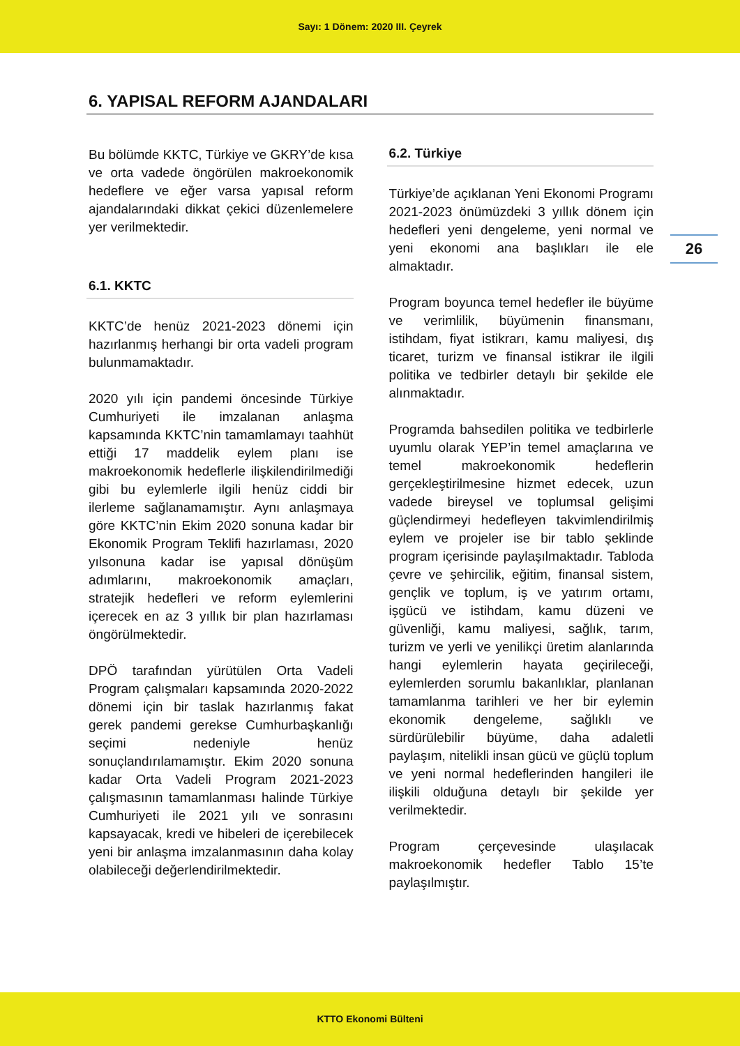Sayı: 1 Dönem: 2020 III. Çeyrek
6. YAPISAL REFORM AJANDALARI
Bu bölümde KKTC, Türkiye ve GKRY’de kısa ve orta vadede öngörülen makroekonomik hedeflere ve eğer varsa yapısal reform ajandalarındaki dikkat çekici düzenlemelere yer verilmektedir.
6.1. KKTC
KKTC’de henüz 2021-2023 dönemi için hazırlanmış herhangi bir orta vadeli program bulunmamaktadır.
2020 yılı için pandemi öncesinde Türkiye Cumhuriyeti ile imzalanan anlaşma kapsamında KKTC’nin tamamlamayı taahhüt ettiği 17 maddelik eylem planı ise makroekonomik hedeflerle ilişkilendirilmediği gibi bu eylemlerle ilgili henüz ciddi bir ilerleme sağlanamamıştır. Aynı anlaşmaya göre KKTC’nin Ekim 2020 sonuna kadar bir Ekonomik Program Teklifi hazırlaması, 2020 yılsonuna kadar ise yapısal dönüşüm adımlarını, makroekonomik amaçları, stratejik hedefleri ve reform eylemlerini içerecek en az 3 yıllık bir plan hazırlaması öngörülmektedir.
DPÖ tarafından yürütülen Orta Vadeli Program çalışmaları kapsamında 2020-2022 dönemi için bir taslak hazırlanmış fakat gerek pandemi gerekse Cumhurbaşkanlığı seçimi nedeniyle henüz sonuçlandırılamamıştır. Ekim 2020 sonuna kadar Orta Vadeli Program 2021-2023 çalışmasının tamamlanması halinde Türkiye Cumhuriyeti ile 2021 yılı ve sonrasını kapsayacak, kredi ve hibeleri de içerebilecek yeni bir anlaşma imzalanmasının daha kolay olabileceği değerlendirilmektedir.
6.2. Türkiye
Türkiye’de açıklanan Yeni Ekonomi Programı 2021-2023 önümüzdeki 3 yıllık dönem için hedefleri yeni dengeleme, yeni normal ve yeni ekonomi ana başlıkları ile ele almaktadır.
Program boyunca temel hedefler ile büyüme ve verimlilik, büyümenin finansmanı, istihdam, fiyat istikrarı, kamu maliyesi, dış ticaret, turizm ve finansal istikrar ile ilgili politika ve tedbirler detaylı bir şekilde ele alınmaktadır.
Programda bahsedilen politika ve tedbirlerle uyumlu olarak YEP’in temel amaçlarına ve temel makroekonomik hedeflerin gerçekleştirilmesine hizmet edecek, uzun vadede bireysel ve toplumsal gelişimi güçlendirmeyi hedefleyen takvimlendirilmiş eylem ve projeler ise bir tablo şeklinde program içerisinde paylaşılmaktadır. Tabloda çevre ve şehircilik, eğitim, finansal sistem, gençlik ve toplum, iş ve yatırım ortamı, işgücü ve istihdam, kamu düzeni ve güvenliği, kamu maliyesi, sağlık, tarım, turizm ve yerli ve yenilikçi üretim alanlarında hangi eylemlerin hayata geçirileceği, eylemlerden sorumlu bakanlıklar, planlanan tamamlanma tarihleri ve her bir eylemin ekonomik dengeleme, sağlıklı ve sürdürülebilir büyüme, daha adaletli paylaşım, nitelikli insan gücü ve güçlü toplum ve yeni normal hedeflerinden hangileri ile ilişkili olduğuna detaylı bir şekilde yer verilmektedir.
Program çerçevesinde ulaşılacak makroekonomik hedefler Tablo 15’te paylaşılmıştır.
26
KTTO Ekonomi Bülteni